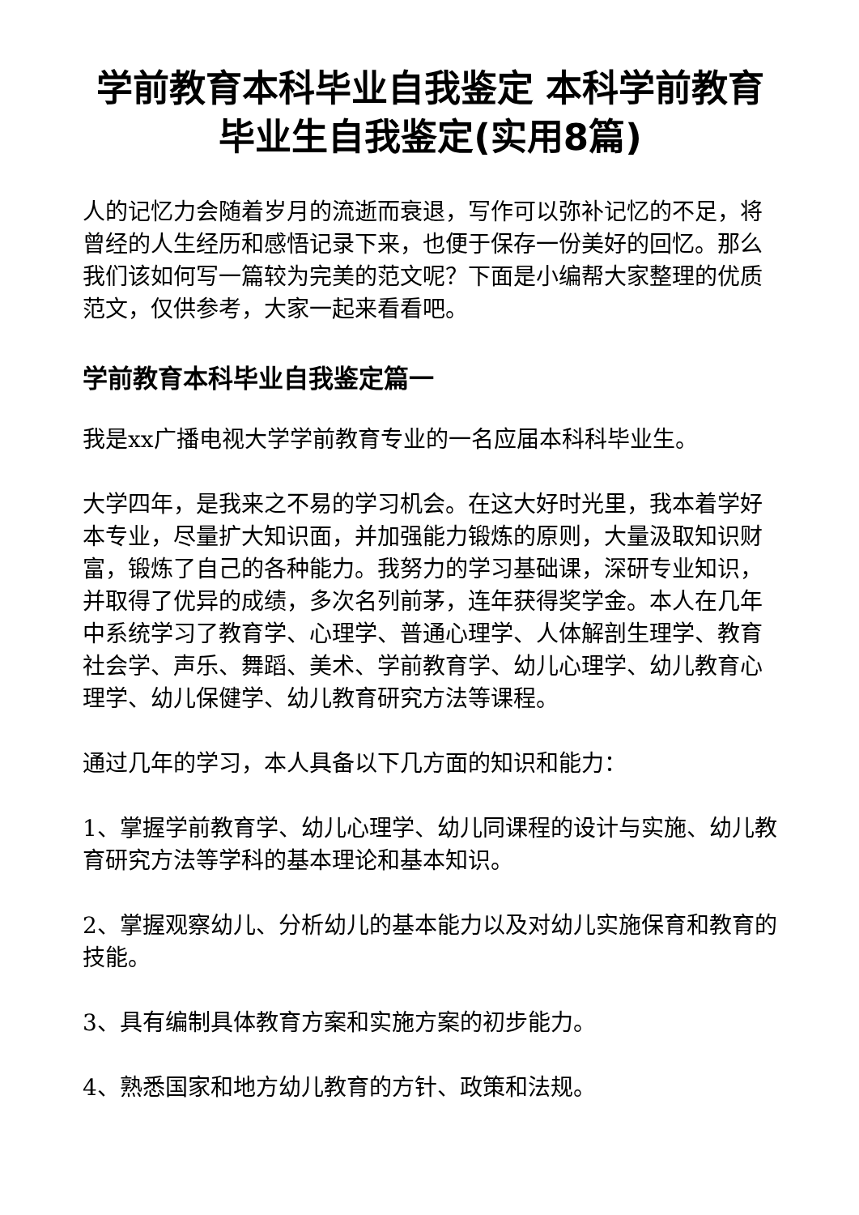学前教育本科毕业自我鉴定 本科学前教育毕业生自我鉴定(实用8篇)
人的记忆力会随着岁月的流逝而衰退，写作可以弥补记忆的不足，将曾经的人生经历和感悟记录下来，也便于保存一份美好的回忆。那么我们该如何写一篇较为完美的范文呢？下面是小编帮大家整理的优质范文，仅供参考，大家一起来看看吧。
学前教育本科毕业自我鉴定篇一
我是xx广播电视大学学前教育专业的一名应届本科科毕业生。
大学四年，是我来之不易的学习机会。在这大好时光里，我本着学好本专业，尽量扩大知识面，并加强能力锻炼的原则，大量汲取知识财富，锻炼了自己的各种能力。我努力的学习基础课，深研专业知识，并取得了优异的成绩，多次名列前茅，连年获得奖学金。本人在几年中系统学习了教育学、心理学、普通心理学、人体解剖生理学、教育社会学、声乐、舞蹈、美术、学前教育学、幼儿心理学、幼儿教育心理学、幼儿保健学、幼儿教育研究方法等课程。
通过几年的学习，本人具备以下几方面的知识和能力：
1、掌握学前教育学、幼儿心理学、幼儿同课程的设计与实施、幼儿教育研究方法等学科的基本理论和基本知识。
2、掌握观察幼儿、分析幼儿的基本能力以及对幼儿实施保育和教育的技能。
3、具有编制具体教育方案和实施方案的初步能力。
4、熟悉国家和地方幼儿教育的方针、政策和法规。